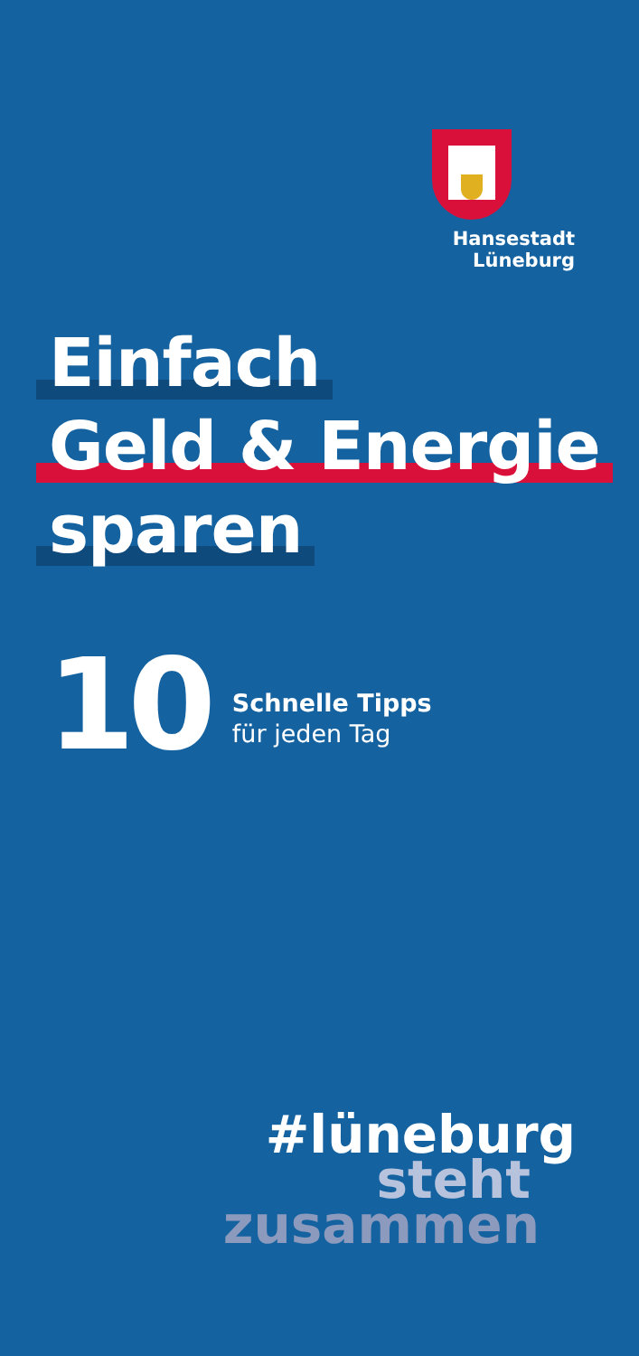Hansestadt Lüneburg
Einfach
Geld & Energie
sparen
10
Schnelle Tipps
für jeden Tag
#lüneburg
steht
zusammen